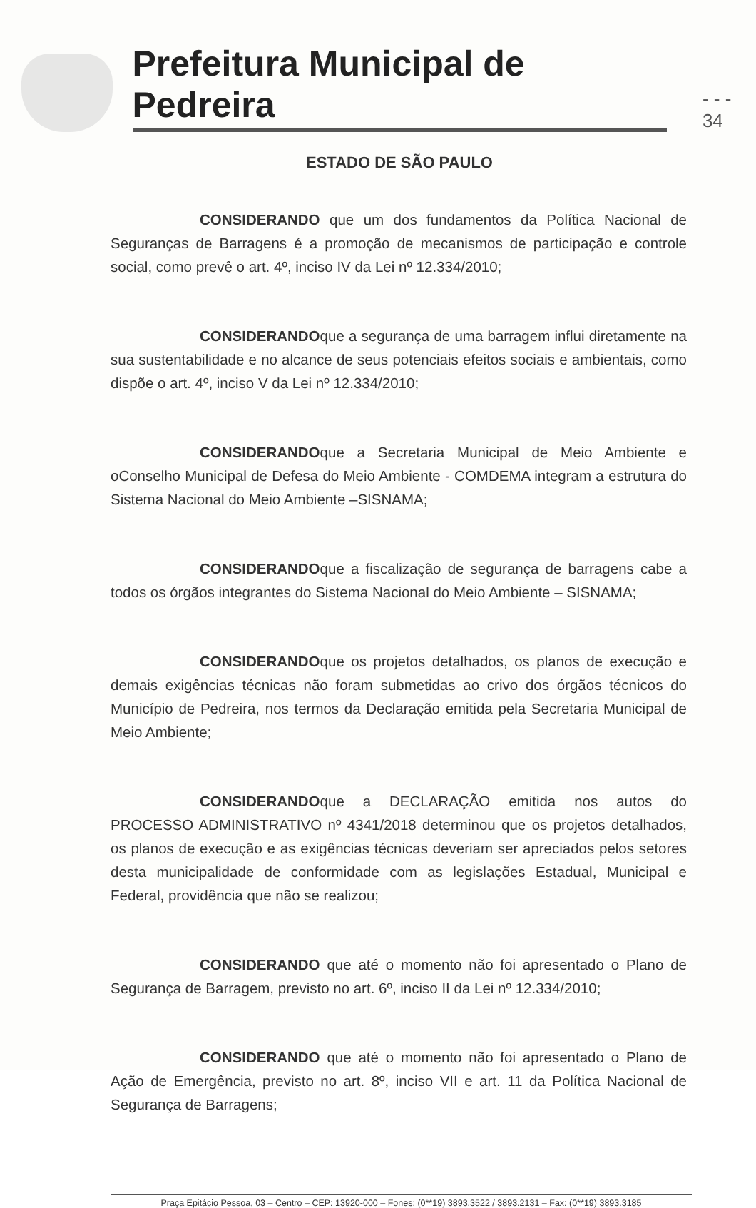Prefeitura Municipal de Pedreira
- - - 34
ESTADO DE SÃO PAULO
CONSIDERANDO que um dos fundamentos da Política Nacional de Seguranças de Barragens é a promoção de mecanismos de participação e controle social, como prevê o art. 4º, inciso IV da Lei nº 12.334/2010;
CONSIDERANDOque a segurança de uma barragem influi diretamente na sua sustentabilidade e no alcance de seus potenciais efeitos sociais e ambientais, como dispõe o art. 4º, inciso V da Lei nº 12.334/2010;
CONSIDERANDOque a Secretaria Municipal de Meio Ambiente e oConselho Municipal de Defesa do Meio Ambiente - COMDEMA integram a estrutura do Sistema Nacional do Meio Ambiente –SISNAMA;
CONSIDERANDOque a fiscalização de segurança de barragens cabe a todos os órgãos integrantes do Sistema Nacional do Meio Ambiente – SISNAMA;
CONSIDERANDOque os projetos detalhados, os planos de execução e demais exigências técnicas não foram submetidas ao crivo dos órgãos técnicos do Município de Pedreira, nos termos da Declaração emitida pela Secretaria Municipal de Meio Ambiente;
CONSIDERANDOque a DECLARAÇÃO emitida nos autos do PROCESSO ADMINISTRATIVO nº 4341/2018 determinou que os projetos detalhados, os planos de execução e as exigências técnicas deveriam ser apreciados pelos setores desta municipalidade de conformidade com as legislações Estadual, Municipal e Federal, providência que não se realizou;
CONSIDERANDO que até o momento não foi apresentado o Plano de Segurança de Barragem, previsto no art. 6º, inciso II da Lei nº 12.334/2010;
CONSIDERANDO que até o momento não foi apresentado o Plano de Ação de Emergência, previsto no art. 8º, inciso VII e art. 11 da Política Nacional de Segurança de Barragens;
Praça Epitácio Pessoa, 03 – Centro – CEP: 13920-000 – Fones: (0**19) 3893.3522 / 3893.2131 – Fax: (0**19) 3893.3185